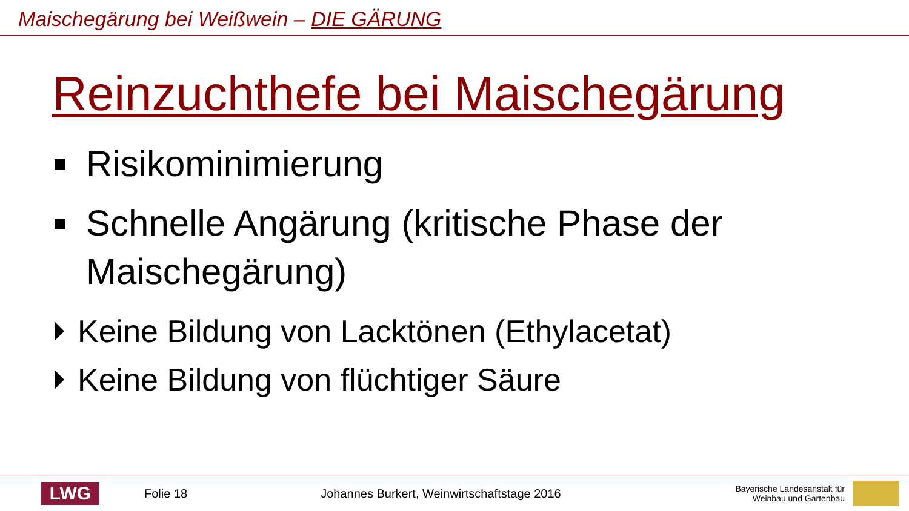Maischegärung bei Weißwein – DIE GÄRUNG
Reinzuchthefe bei Maischegärung
Risikominimierung
Schnelle Angärung (kritische Phase der Maischegärung)
Keine Bildung von Lacktönen (Ethylacetat)
Keine Bildung von flüchtiger Säure
LWG
Folie 18
Johannes Burkert, Weinwirtschaftstage 2016
Bayerische Landesanstalt für
Weinbau und Gartenbau